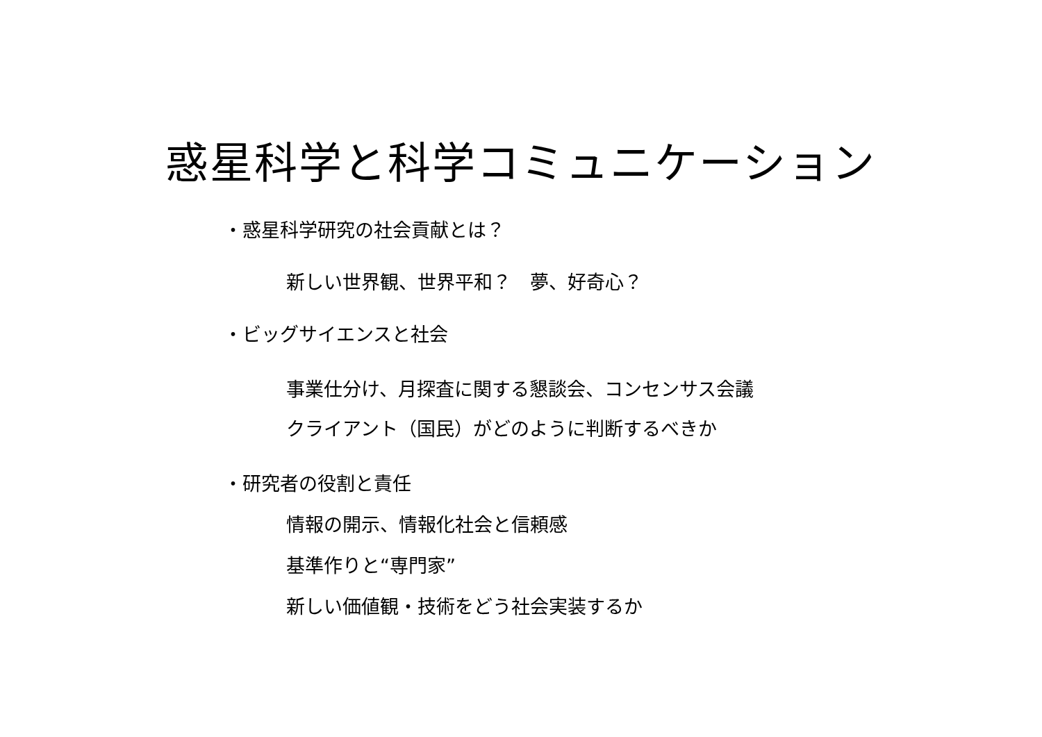惑星科学と科学コミュニケーション
・惑星科学研究の社会貢献とは？
新しい世界観、世界平和？　夢、好奇心？
・ビッグサイエンスと社会
事業仕分け、月探査に関する懇談会、コンセンサス会議
クライアント（国民）がどのように判断するべきか
・研究者の役割と責任
情報の開示、情報化社会と信頼感
基準作りと“専門家”
新しい価値観・技術をどう社会実装するか